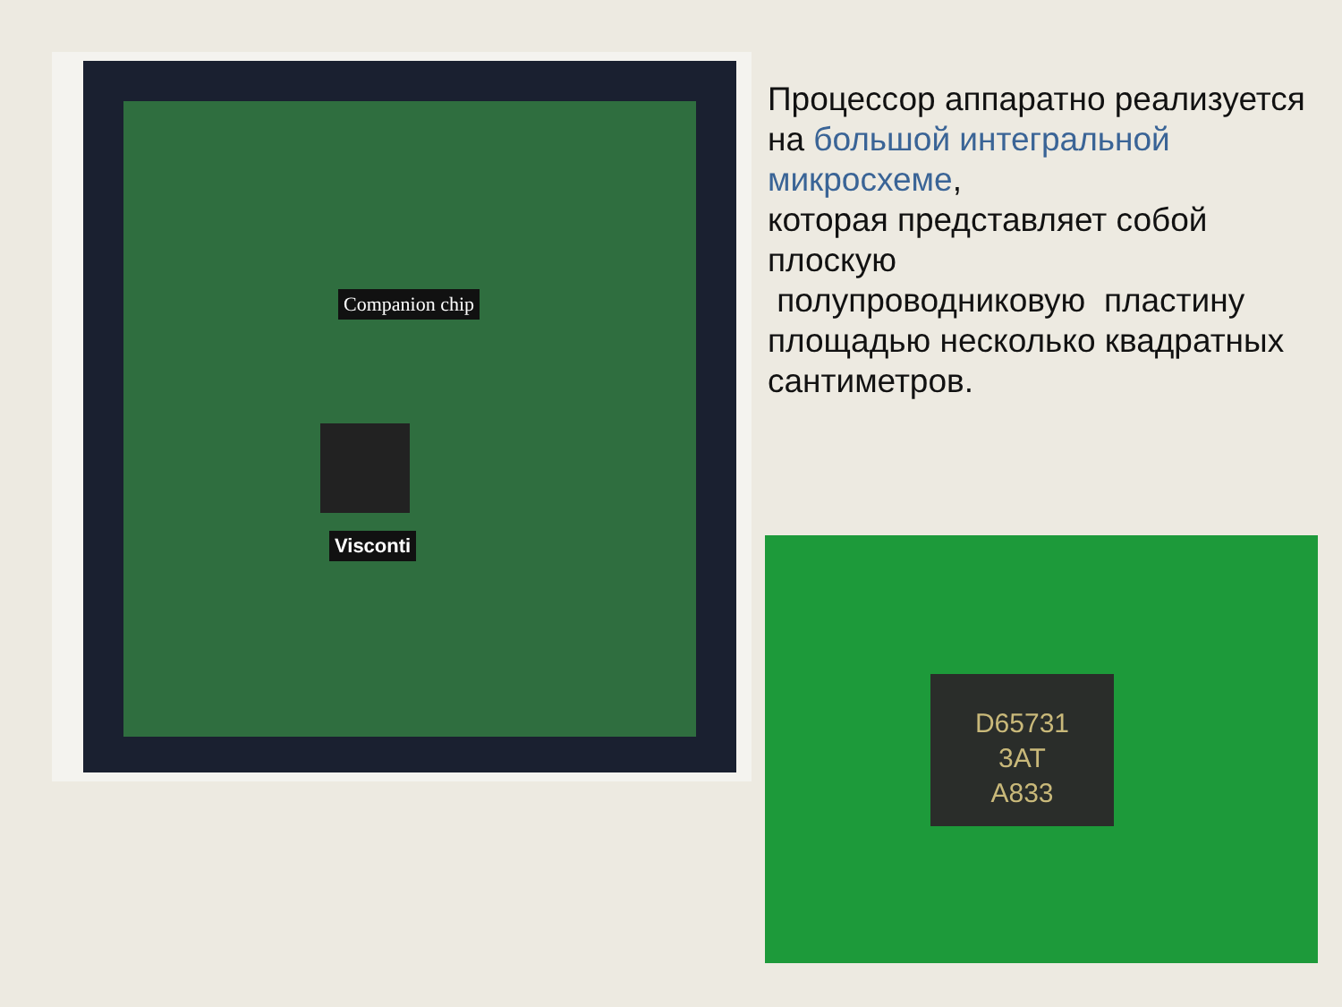Companion chip
Visconti
Процессор аппаратно реализуется на большой интегральной микросхеме,
которая представляет собой плоскую
полупроводниковую пластину площадью несколько квадратных сантиметров.
D65731
3AT
A833